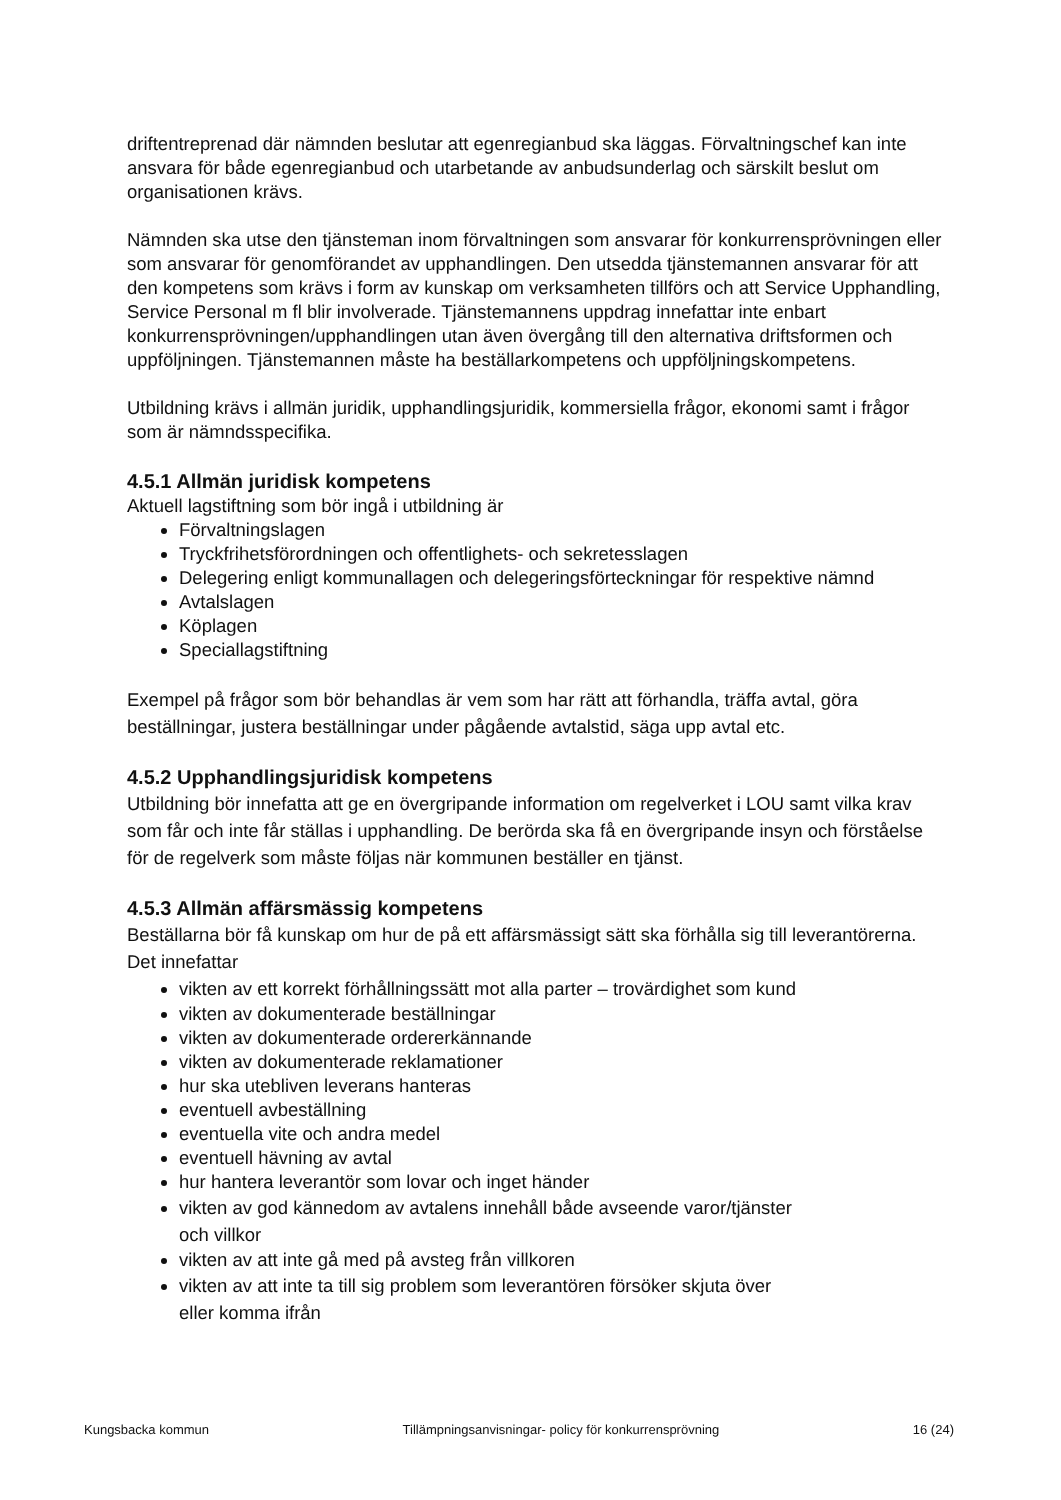driftentreprenad där nämnden beslutar att egenregianbud ska läggas. Förvaltningschef kan inte ansvara för både egenregianbud och utarbetande av anbudsunderlag och särskilt beslut om organisationen krävs.
Nämnden ska utse den tjänsteman inom förvaltningen som ansvarar för konkurrensprövningen eller som ansvarar för genomförandet av upphandlingen. Den utsedda tjänstemannen ansvarar för att den kompetens som krävs i form av kunskap om verksamheten tillförs och att Service Upphandling, Service Personal m fl blir involverade. Tjänstemannens uppdrag innefattar inte enbart konkurrensprövningen/upphandlingen utan även övergång till den alternativa driftsformen och uppföljningen. Tjänstemannen måste ha beställarkompetens och uppföljningskompetens.
Utbildning krävs i allmän juridik, upphandlingsjuridik, kommersiella frågor, ekonomi samt i frågor som är nämndsspecifika.
4.5.1 Allmän juridisk kompetens
Aktuell lagstiftning som bör ingå i utbildning är
Förvaltningslagen
Tryckfrihetsförordningen och offentlighets- och sekretesslagen
Delegering enligt kommunallagen och delegeringsförteckningar för respektive nämnd
Avtalslagen
Köplagen
Speciallagstiftning
Exempel på frågor som bör behandlas är vem som har rätt att förhandla, träffa avtal, göra beställningar, justera beställningar under pågående avtalstid, säga upp avtal etc.
4.5.2 Upphandlingsjuridisk kompetens
Utbildning bör innefatta att ge en övergripande information om regelverket i LOU samt vilka krav som får och inte får ställas i upphandling. De berörda ska få en övergripande insyn och förståelse för de regelverk som måste följas när kommunen beställer en tjänst.
4.5.3 Allmän affärsmässig kompetens
Beställarna bör få kunskap om hur de på ett affärsmässigt sätt ska förhålla sig till leverantörerna. Det innefattar
vikten av ett korrekt förhållningssätt mot alla parter – trovärdighet som kund
vikten av dokumenterade beställningar
vikten av dokumenterade ordererkännande
vikten av dokumenterade reklamationer
hur ska utebliven leverans hanteras
eventuell avbeställning
eventuella vite och andra medel
eventuell hävning av avtal
hur hantera leverantör som lovar och inget händer
vikten av god kännedom av avtalens innehåll både avseende varor/tjänster och villkor
vikten av att inte gå med på avsteg från villkoren
vikten av att inte ta till sig problem som leverantören försöker skjuta över eller komma ifrån
Kungsbacka kommun Tillämpningsanvisningar- policy för konkurrensprövning 16 (24)